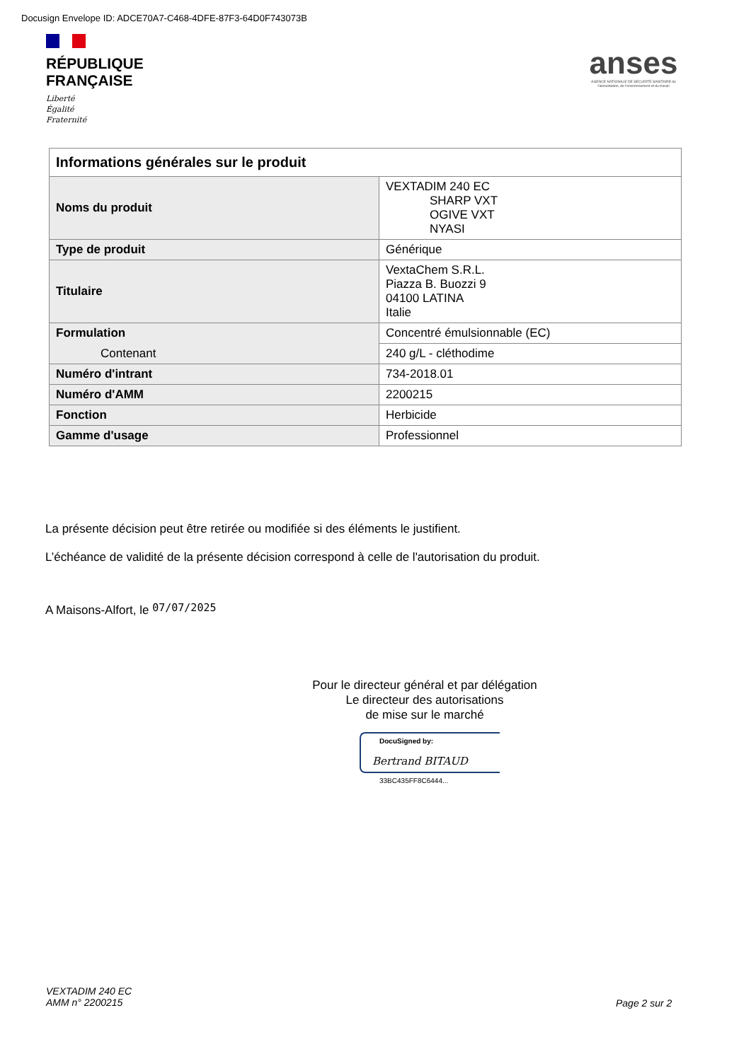Docusign Envelope ID: ADCE70A7-C468-4DFE-87F3-64D0F743073B
RÉPUBLIQUE
FRANÇAISE
Liberté
Égalité
Fraternité
anses
AGENCE NATIONALE DE SÉCURITÉ SANITAIRE de l'alimentation, de l'environnement et du travail
| Informations générales sur le produit | |
| --- | --- |
| Noms du produit | VEXTADIM 240 EC SHARP VXT OGIVE VXT NYASI |
| Type de produit | Générique |
| Titulaire | VextaChem S.R.L. Piazza B. Buozzi 9 04100 LATINA Italie |
| Formulation | Concentré émulsionnable (EC) |
| Contenant | 240 g/L - cléthodime |
| Numéro d'intrant | 734-2018.01 |
| Numéro d'AMM | 2200215 |
| Fonction | Herbicide |
| Gamme d'usage | Professionnel |
La présente décision peut être retirée ou modifiée si des éléments le justifient.
L’échéance de validité de la présente décision correspond à celle de l'autorisation du produit.
A Maisons-Alfort, le 07/07/2025
Pour le directeur général et par délégation
Le directeur des autorisations
de mise sur le marché
DocuSigned by:
Bertrand BITAUD
33BC435FF8C6444...
VEXTADIM 240 EC
AMM n° 2200215
Page 2 sur 2